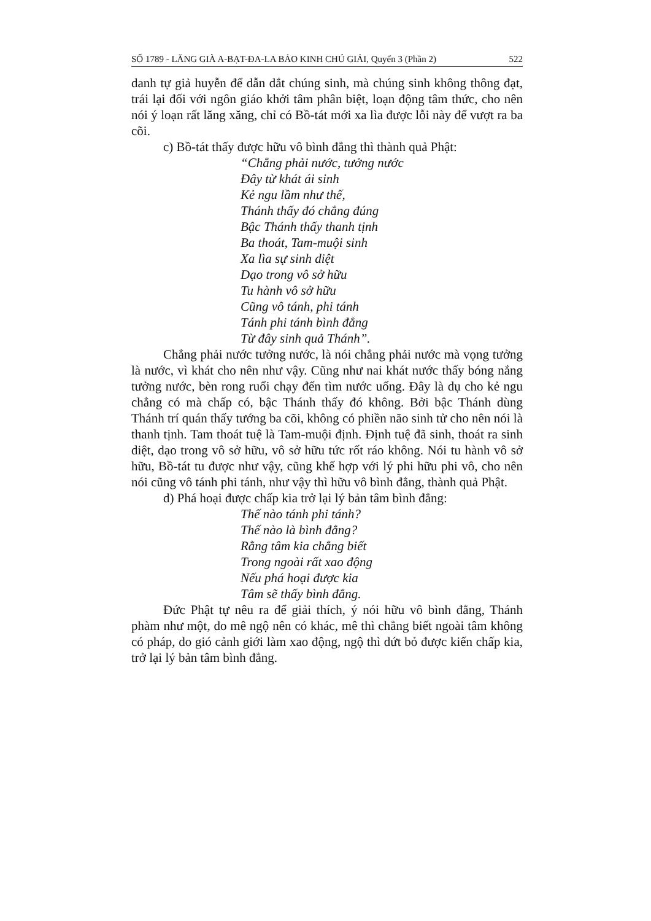SỐ 1789 - LĂNG GIÀ A-BẠT-ĐA-LA BẢO KINH CHÚ GIẢI, Quyển 3 (Phần 2) 522
danh tự giả huyễn để dẫn dắt chúng sinh, mà chúng sinh không thông đạt, trái lại đối với ngôn giáo khởi tâm phân biệt, loạn động tâm thức, cho nên nói ý loạn rất lăng xăng, chỉ có Bồ-tát mới xa lìa được lỗi này để vượt ra ba cõi.
c) Bồ-tát thấy được hữu vô bình đẳng thì thành quả Phật:
“Chẳng phải nước, tưởng nước
Đây từ khát ái sinh
Kẻ ngu lầm như thế,
Thánh thấy đó chẳng đúng
Bậc Thánh thấy thanh tịnh
Ba thoát, Tam-muội sinh
Xa lìa sự sinh diệt
Dạo trong vô sở hữu
Tu hành vô sở hữu
Cũng vô tánh, phi tánh
Tánh phi tánh bình đẳng
Từ đây sinh quả Thánh”.
Chẳng phải nước tưởng nước, là nói chẳng phải nước mà vọng tưởng là nước, vì khát cho nên như vậy. Cũng như nai khát nước thấy bóng nắng tưởng nước, bèn rong ruổi chạy đến tìm nước uống. Đây là dụ cho kẻ ngu chẳng có mà chấp có, bậc Thánh thấy đó không. Bởi bậc Thánh dùng Thánh trí quán thấy tướng ba cõi, không có phiền não sinh tử cho nên nói là thanh tịnh. Tam thoát tuệ là Tam-muội định. Định tuệ đã sinh, thoát ra sinh diệt, dạo trong vô sở hữu, vô sở hữu tức rốt ráo không. Nói tu hành vô sở hữu, Bồ-tát tu được như vậy, cũng khế hợp với lý phi hữu phi vô, cho nên nói cũng vô tánh phi tánh, như vậy thì hữu vô bình đẳng, thành quả Phật.
d) Phá hoại được chấp kia trở lại lý bản tâm bình đẳng:
Thế nào tánh phi tánh?
Thế nào là bình đẳng?
Rằng tâm kia chẳng biết
Trong ngoài rất xao động
Nếu phá hoại được kia
Tâm sẽ thấy bình đẳng.
Đức Phật tự nêu ra để giải thích, ý nói hữu vô bình đẳng, Thánh phàm như một, do mê ngộ nên có khác, mê thì chẳng biết ngoài tâm không có pháp, do gió cảnh giới làm xao động, ngộ thì dứt bỏ được kiến chấp kia, trở lại lý bản tâm bình đẳng.